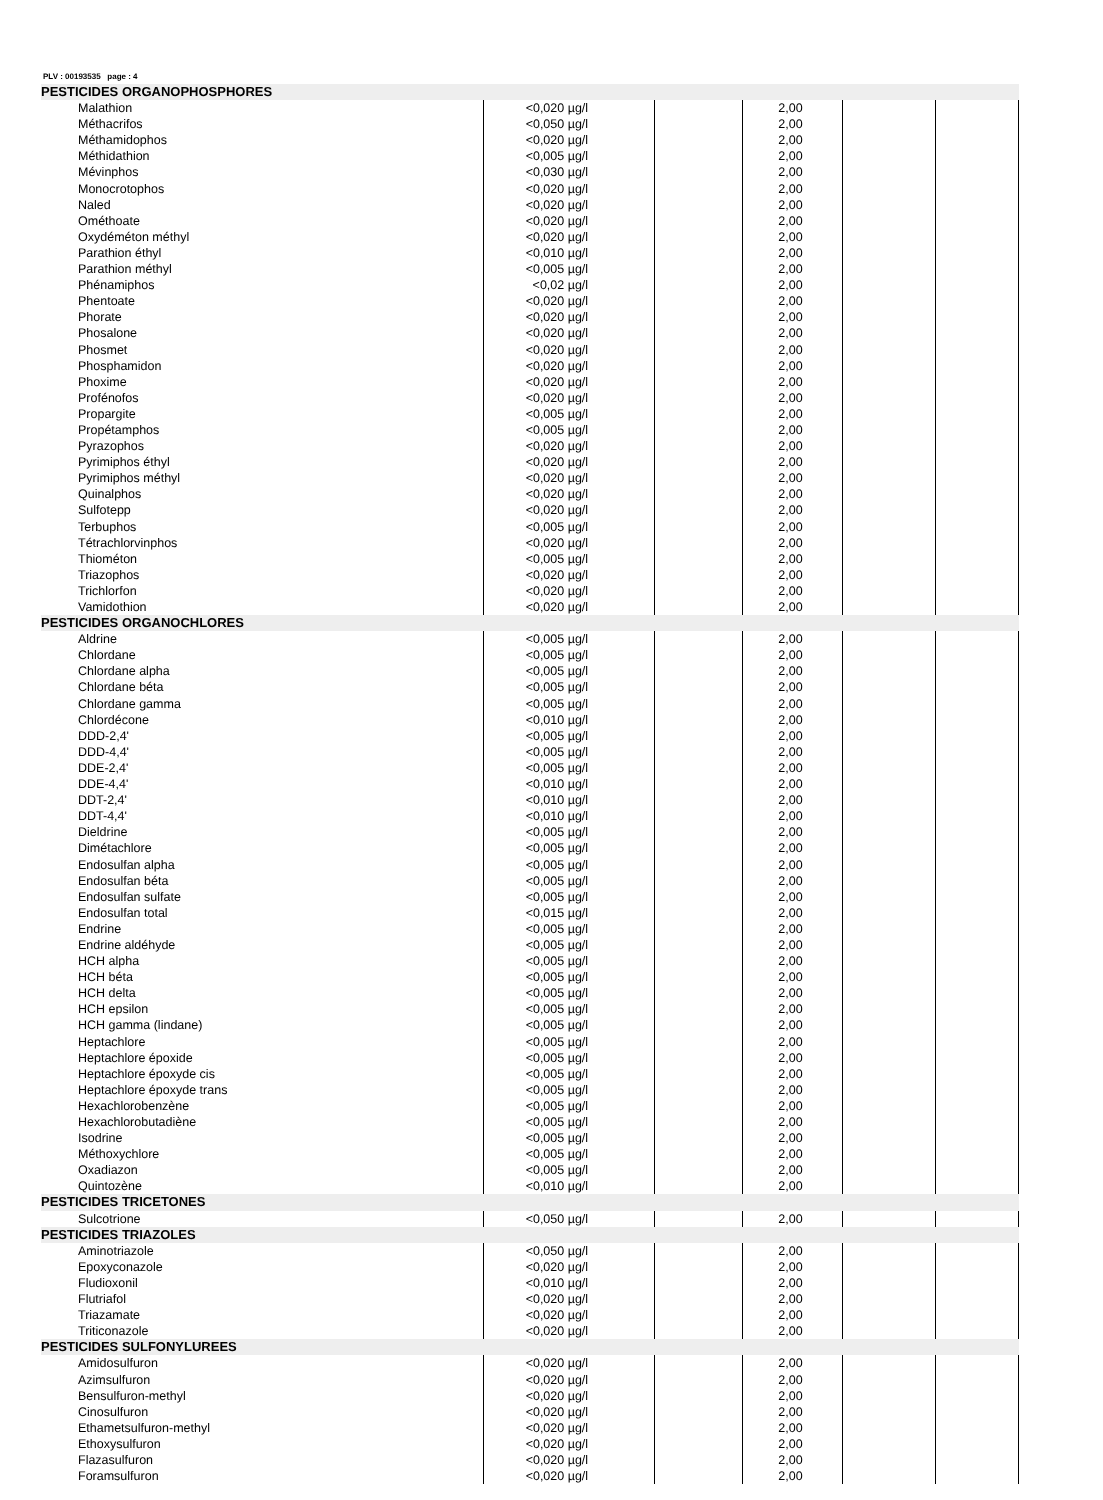PLV : 00193535 page : 4
| PESTICIDES ORGANOPHOSPHORES | | | | | |
| Malathion | <0,020 µg/l | | 2,00 | | |
| Méthacrifos | <0,050 µg/l | | 2,00 | | |
| Méthamidophos | <0,020 µg/l | | 2,00 | | |
| Méthidathion | <0,005 µg/l | | 2,00 | | |
| Mévinphos | <0,030 µg/l | | 2,00 | | |
| Monocrotophos | <0,020 µg/l | | 2,00 | | |
| Naled | <0,020 µg/l | | 2,00 | | |
| Ométhoate | <0,020 µg/l | | 2,00 | | |
| Oxydéméton méthyl | <0,020 µg/l | | 2,00 | | |
| Parathion éthyl | <0,010 µg/l | | 2,00 | | |
| Parathion méthyl | <0,005 µg/l | | 2,00 | | |
| Phénamiphos | <0,02 µg/l | | 2,00 | | |
| Phentoate | <0,020 µg/l | | 2,00 | | |
| Phorate | <0,020 µg/l | | 2,00 | | |
| Phosalone | <0,020 µg/l | | 2,00 | | |
| Phosmet | <0,020 µg/l | | 2,00 | | |
| Phosphamidon | <0,020 µg/l | | 2,00 | | |
| Phoxime | <0,020 µg/l | | 2,00 | | |
| Profénofos | <0,020 µg/l | | 2,00 | | |
| Propargite | <0,005 µg/l | | 2,00 | | |
| Propétamphos | <0,005 µg/l | | 2,00 | | |
| Pyrazophos | <0,020 µg/l | | 2,00 | | |
| Pyrimiphos éthyl | <0,020 µg/l | | 2,00 | | |
| Pyrimiphos méthyl | <0,020 µg/l | | 2,00 | | |
| Quinalphos | <0,020 µg/l | | 2,00 | | |
| Sulfotepp | <0,020 µg/l | | 2,00 | | |
| Terbuphos | <0,005 µg/l | | 2,00 | | |
| Tétrachlorvinphos | <0,020 µg/l | | 2,00 | | |
| Thiométon | <0,005 µg/l | | 2,00 | | |
| Triazophos | <0,020 µg/l | | 2,00 | | |
| Trichlorfon | <0,020 µg/l | | 2,00 | | |
| Vamidothion | <0,020 µg/l | | 2,00 | | |
| PESTICIDES ORGANOCHLORES | | | | | |
| Aldrine | <0,005 µg/l | | 2,00 | | |
| Chlordane | <0,005 µg/l | | 2,00 | | |
| Chlordane alpha | <0,005 µg/l | | 2,00 | | |
| Chlordane béta | <0,005 µg/l | | 2,00 | | |
| Chlordane gamma | <0,005 µg/l | | 2,00 | | |
| Chlordécone | <0,010 µg/l | | 2,00 | | |
| DDD-2,4' | <0,005 µg/l | | 2,00 | | |
| DDD-4,4' | <0,005 µg/l | | 2,00 | | |
| DDE-2,4' | <0,005 µg/l | | 2,00 | | |
| DDE-4,4' | <0,010 µg/l | | 2,00 | | |
| DDT-2,4' | <0,010 µg/l | | 2,00 | | |
| DDT-4,4' | <0,010 µg/l | | 2,00 | | |
| Dieldrine | <0,005 µg/l | | 2,00 | | |
| Dimétachlore | <0,005 µg/l | | 2,00 | | |
| Endosulfan alpha | <0,005 µg/l | | 2,00 | | |
| Endosulfan béta | <0,005 µg/l | | 2,00 | | |
| Endosulfan sulfate | <0,005 µg/l | | 2,00 | | |
| Endosulfan total | <0,015 µg/l | | 2,00 | | |
| Endrine | <0,005 µg/l | | 2,00 | | |
| Endrine aldéhyde | <0,005 µg/l | | 2,00 | | |
| HCH alpha | <0,005 µg/l | | 2,00 | | |
| HCH béta | <0,005 µg/l | | 2,00 | | |
| HCH delta | <0,005 µg/l | | 2,00 | | |
| HCH epsilon | <0,005 µg/l | | 2,00 | | |
| HCH gamma (lindane) | <0,005 µg/l | | 2,00 | | |
| Heptachlore | <0,005 µg/l | | 2,00 | | |
| Heptachlore époxide | <0,005 µg/l | | 2,00 | | |
| Heptachlore époxyde cis | <0,005 µg/l | | 2,00 | | |
| Heptachlore époxyde trans | <0,005 µg/l | | 2,00 | | |
| Hexachlorobenzène | <0,005 µg/l | | 2,00 | | |
| Hexachlorobutadiène | <0,005 µg/l | | 2,00 | | |
| Isodrine | <0,005 µg/l | | 2,00 | | |
| Méthoxychlore | <0,005 µg/l | | 2,00 | | |
| Oxadiazon | <0,005 µg/l | | 2,00 | | |
| Quintozène | <0,010 µg/l | | 2,00 | | |
| PESTICIDES TRICETONES | | | | | |
| Sulcotrione | <0,050 µg/l | | 2,00 | | |
| PESTICIDES TRIAZOLES | | | | | |
| Aminotriazole | <0,050 µg/l | | 2,00 | | |
| Epoxyconazole | <0,020 µg/l | | 2,00 | | |
| Fludioxonil | <0,010 µg/l | | 2,00 | | |
| Flutriafol | <0,020 µg/l | | 2,00 | | |
| Triazamate | <0,020 µg/l | | 2,00 | | |
| Triticonazole | <0,020 µg/l | | 2,00 | | |
| PESTICIDES SULFONYLUREES | | | | | |
| Amidosulfuron | <0,020 µg/l | | 2,00 | | |
| Azimsulfuron | <0,020 µg/l | | 2,00 | | |
| Bensulfuron-methyl | <0,020 µg/l | | 2,00 | | |
| Cinosulfuron | <0,020 µg/l | | 2,00 | | |
| Ethametsulfuron-methyl | <0,020 µg/l | | 2,00 | | |
| Ethoxysulfuron | <0,020 µg/l | | 2,00 | | |
| Flazasulfuron | <0,020 µg/l | | 2,00 | | |
| Foramsulfuron | <0,020 µg/l | | 2,00 | | |